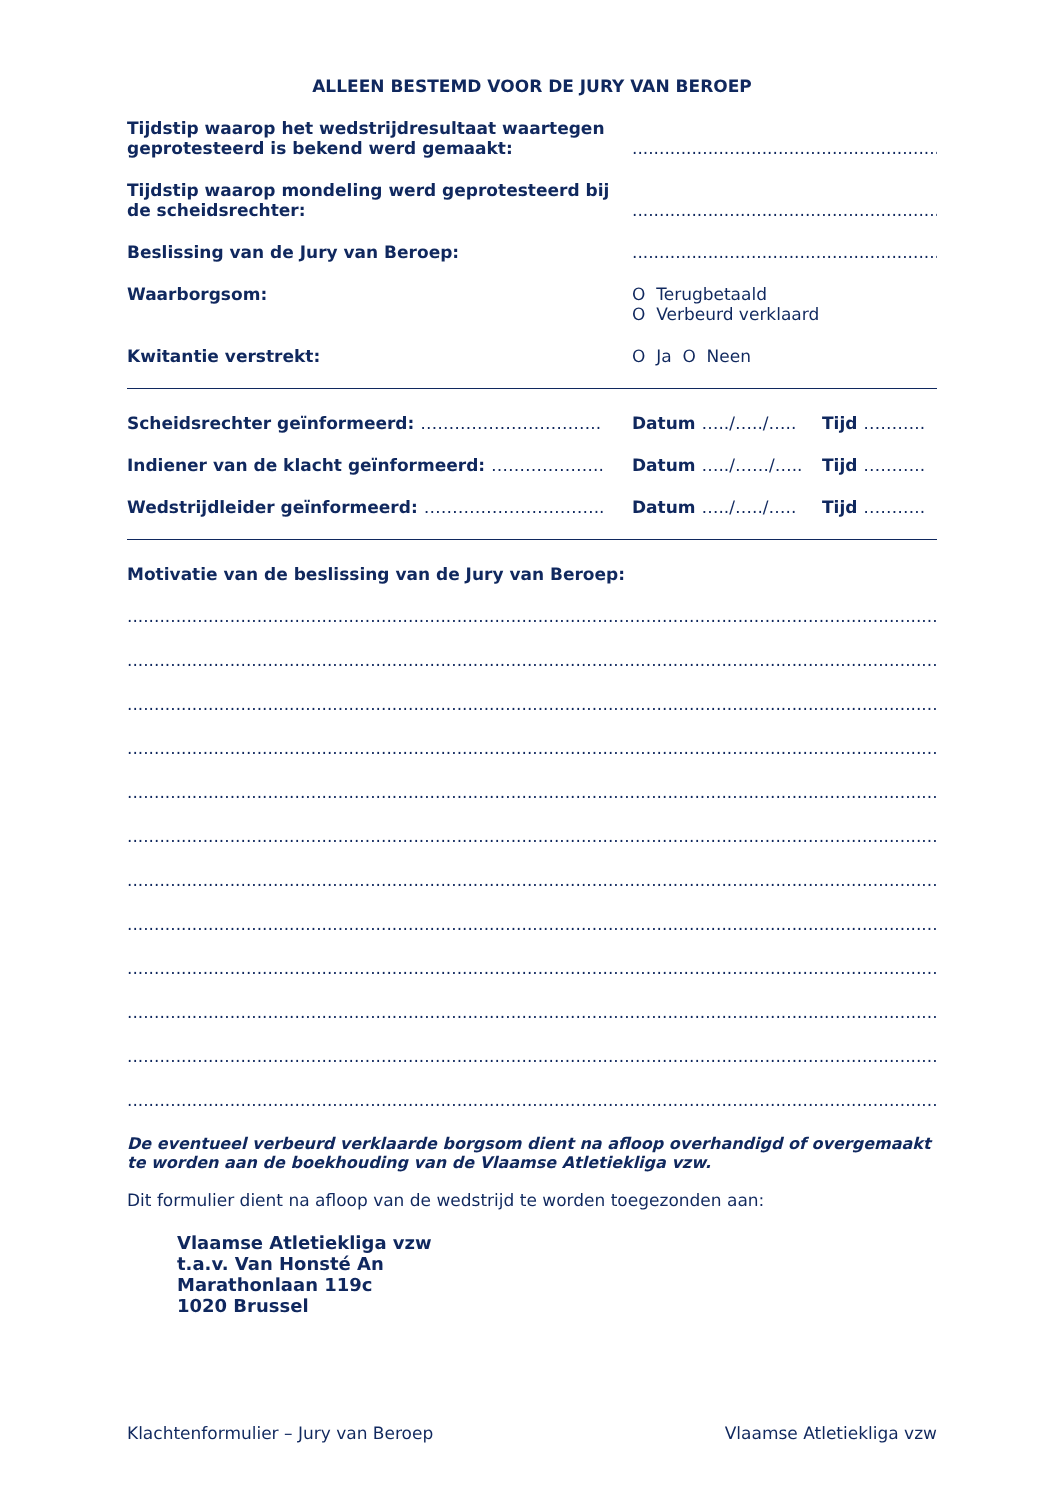ALLEEN BESTEMD VOOR DE JURY VAN BEROEP
Tijdstip waarop het wedstrijdresultaat waartegen geprotesteerd is bekend werd gemaakt:
............................................................
Tijdstip waarop mondeling werd geprotesteerd bij de scheidsrechter:
............................................................
Beslissing van de Jury van Beroep: ............................................................
Waarborgsom: O Terugbetaald
O Verbeurd verklaard
Kwitantie verstrekt: O Ja O Neen
Scheidsrechter geïnformeerd: ………………………….. Datum …../…../….. Tijd ………..
Indiener van de klacht geïnformeerd: ……………….. Datum …../……/….. Tijd ………..
Wedstrijdleider geïnformeerd: ………………………….. Datum …../…../….. Tijd ………..
Motivatie van de beslissing van de Jury van Beroep:
....................................................................................................................................................................
....................................................................................................................................................................
....................................................................................................................................................................
....................................................................................................................................................................
....................................................................................................................................................................
....................................................................................................................................................................
....................................................................................................................................................................
....................................................................................................................................................................
....................................................................................................................................................................
....................................................................................................................................................................
....................................................................................................................................................................
....................................................................................................................................................................
De eventueel verbeurd verklaarde borgsom dient na afloop overhandigd of overgemaakt te worden aan de boekhouding van de Vlaamse Atletiekliga vzw.
Dit formulier dient na afloop van de wedstrijd te worden toegezonden aan:
Vlaamse Atletiekliga vzw
t.a.v. Van Honsté An
Marathonlaan 119c
1020 Brussel
Klachtenformulier – Jury van Beroep Vlaamse Atletiekliga vzw